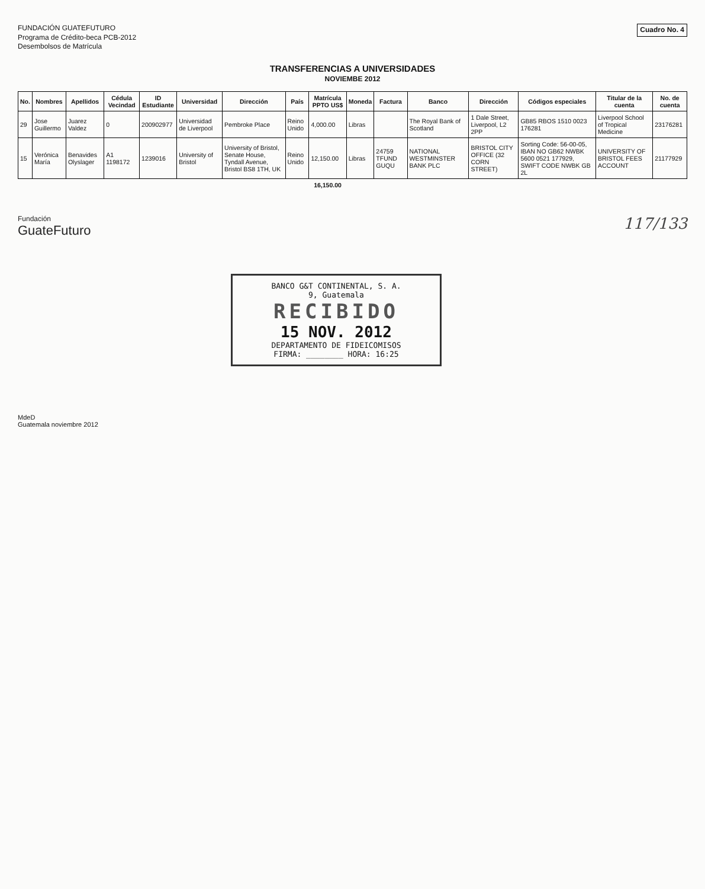FUNDACIÓN GUATEFUTURO
Programa de Crédito-beca PCB-2012
Desembolsos de Matrícula
Cuadro No. 4
TRANSFERENCIAS A UNIVERSIDADES
NOVIEMBE 2012
| No. | Nombres | Apellidos | Cédula Vecindad | ID Estudiante | Universidad | Dirección | País | Matrícula PPTO US$ | Moneda | Factura | Banco | Dirección | Códigos especiales | Titular de la cuenta | No. de cuenta |
| --- | --- | --- | --- | --- | --- | --- | --- | --- | --- | --- | --- | --- | --- | --- | --- |
| 29 | Jose Guillermo | Juarez Valdez | 0 | 200902977 | Universidad de Liverpool | Pembroke Place | Reino Unido | 4,000.00 | Libras | | The Royal Bank of Scotland | 1 Dale Street, Liverpool, L2 2PP | GB85 RBOS 1510 0023 176281 | Liverpool School of Tropical Medicine | 23176281 |
| 15 | Verónica María | Benavides Olyslager | A1 1198172 | 1239016 | University of Bristol | University of Bristol, Senate House, Tyndall Avenue, Bristol BS8 1TH, UK | Reino Unido | 12,150.00 | Libras | 24759 TFUND GUQU | NATIONAL WESTMINSTER BANK PLC | BRISTOL CITY OFFICE (32 CORN STREET) | Sorting Code: 56-00-05, IBAN NO GB62 NWBK 5600 0521 177929, SWIFT CODE NWBK GB 2L | UNIVERSITY OF BRISTOL FEES ACCOUNT | 21177929 |
| | | | | | | | | 16,150.00 | | | | | | | |
Fundación
GuateFuturo
117/133
BANCO G&T CONTINENTAL, S. A.
9, Guatemala
RECIBIDO
15 NOV. 2012
DEPARTAMENTO DE FIDEICOMISOS
FIRMA: ________ HORA: 16:25
MdeD
Guatemala noviembre 2012